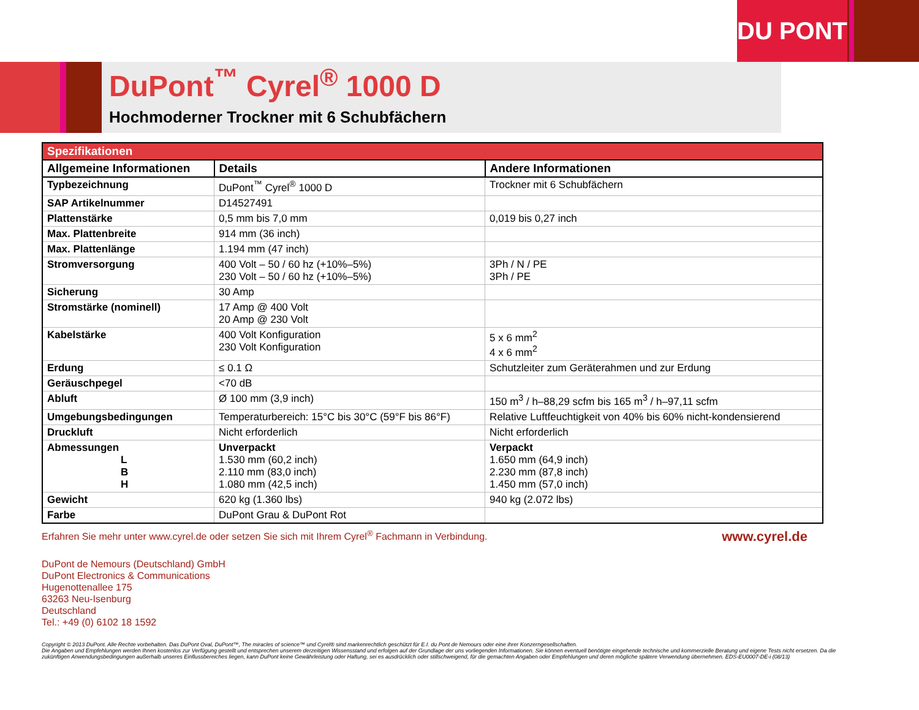DU PONT
DuPont<sup>™</sup> Cyrel<sup>®</sup> 1000 D
Hochmoderner Trockner mit 6 Schubfächern
| Spezifikationen | | |
| --- | --- | --- |
| Allgemeine Informationen | Details | Andere Informationen |
| Typbezeichnung | DuPont<sup>™</sup> Cyrel<sup>®</sup> 1000 D | Trockner mit 6 Schubfächern |
| SAP Artikelnummer | D14527491 | |
| Plattenstärke | 0,5 mm bis 7,0 mm | 0,019 bis 0,27 inch |
| Max. Plattenbreite | 914 mm (36 inch) | |
| Max. Plattenlänge | 1.194 mm (47 inch) | |
| Stromversorgung | 400 Volt – 50 / 60 hz (+10%–5%) 230 Volt – 50 / 60 hz (+10%–5%) | 3Ph / N / PE 3Ph / PE |
| Sicherung | 30 Amp | |
| Stromstärke (nominell) | 17 Amp @ 400 Volt 20 Amp @ 230 Volt | |
| Kabelstärke | 400 Volt Konfiguration 230 Volt Konfiguration | 5 x 6 mm<sup>2</sup> 4 x 6 mm<sup>2</sup> |
| Erdung | ≤ 0.1 Ω | Schutzleiter zum Geräterahmen und zur Erdung |
| Geräuschpegel | <70 dB | |
| Abluft | Ø 100 mm (3,9 inch) | 150 m<sup>3</sup> / h–88,29 scfm bis 165 m<sup>3</sup> / h–97,11 scfm |
| Umgebungsbedingungen | Temperaturbereich: 15°C bis 30°C (59°F bis 86°F) | Relative Luftfeuchtigkeit von 40% bis 60% nicht-kondensierend |
| Druckluft | Nicht erforderlich | Nicht erforderlich |
| Abmessungen L B H | Unverpackt 1.530 mm (60,2 inch) 2.110 mm (83,0 inch) 1.080 mm (42,5 inch) | Verpackt 1.650 mm (64,9 inch) 2.230 mm (87,8 inch) 1.450 mm (57,0 inch) |
| Gewicht | 620 kg (1.360 lbs) | 940 kg (2.072 lbs) |
| Farbe | DuPont Grau & DuPont Rot | |
Erfahren Sie mehr unter www.cyrel.de oder setzen Sie sich mit Ihrem Cyrel<sup>®</sup> Fachmann in Verbindung. www.cyrel.de
DuPont de Nemours (Deutschland) GmbH
DuPont Electronics & Communications
Hugenottenallee 175
63263 Neu-Isenburg
Deutschland
Tel.: +49 (0) 6102 18 1592
Copyright © 2013 DuPont. Alle Rechte vorbehalten. Das DuPont Oval, DuPont™, The miracles of science™ und Cyrel® sind markenrechtlich geschützt für E.I. du Pont de Nemours oder eine ihrer Konzerngesellschaften.
Die Angaben und Empfehlungen werden Ihnen kostenlos zur Verfügung gestellt und entsprechen unserem derzeitigen Wissensstand und erfolgen auf der Grundlage der uns vorliegenden Informationen. Sie können eventuell benötigte eingehende technische und kommerzielle Beratung und eigene Tests nicht ersetzen. Da die zukünftigen Anwendungsbedingungen außerhalb unseres Einflussbereiches liegen, kann DuPont keine Gewährleistung oder Haftung, sei es ausdrücklich oder stillschweigend, für die gemachten Angaben oder Empfehlungen und deren mögliche spätere Verwendung übernehmen. EDS-EU0007-DE-i (08/13)